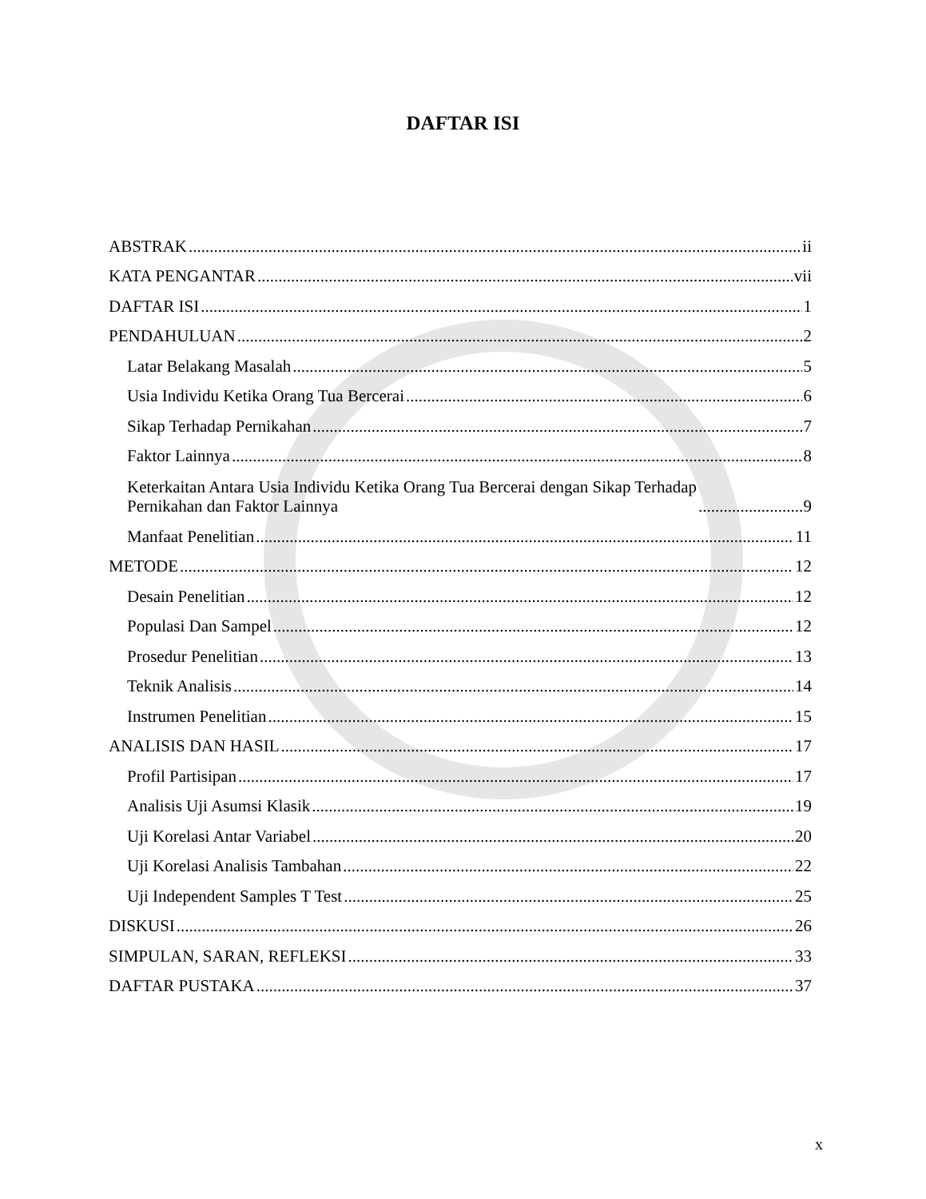DAFTAR ISI
ABSTRAK ii
KATA PENGANTAR vii
DAFTAR ISI 1
PENDAHULUAN 2
Latar Belakang Masalah 5
Usia Individu Ketika Orang Tua Bercerai 6
Sikap Terhadap Pernikahan 7
Faktor Lainnya 8
Keterkaitan Antara Usia Individu Ketika Orang Tua Bercerai dengan Sikap Terhadap
Pernikahan dan Faktor Lainnya 9
Manfaat Penelitian 11
METODE 12
Desain Penelitian 12
Populasi Dan Sampel 12
Prosedur Penelitian 13
Teknik Analisis 14
Instrumen Penelitian 15
ANALISIS DAN HASIL 17
Profil Partisipan 17
Analisis Uji Asumsi Klasik 19
Uji Korelasi Antar Variabel 20
Uji Korelasi Analisis Tambahan 22
Uji Independent Samples T Test 25
DISKUSI 26
SIMPULAN, SARAN, REFLEKSI 33
DAFTAR PUSTAKA 37
x